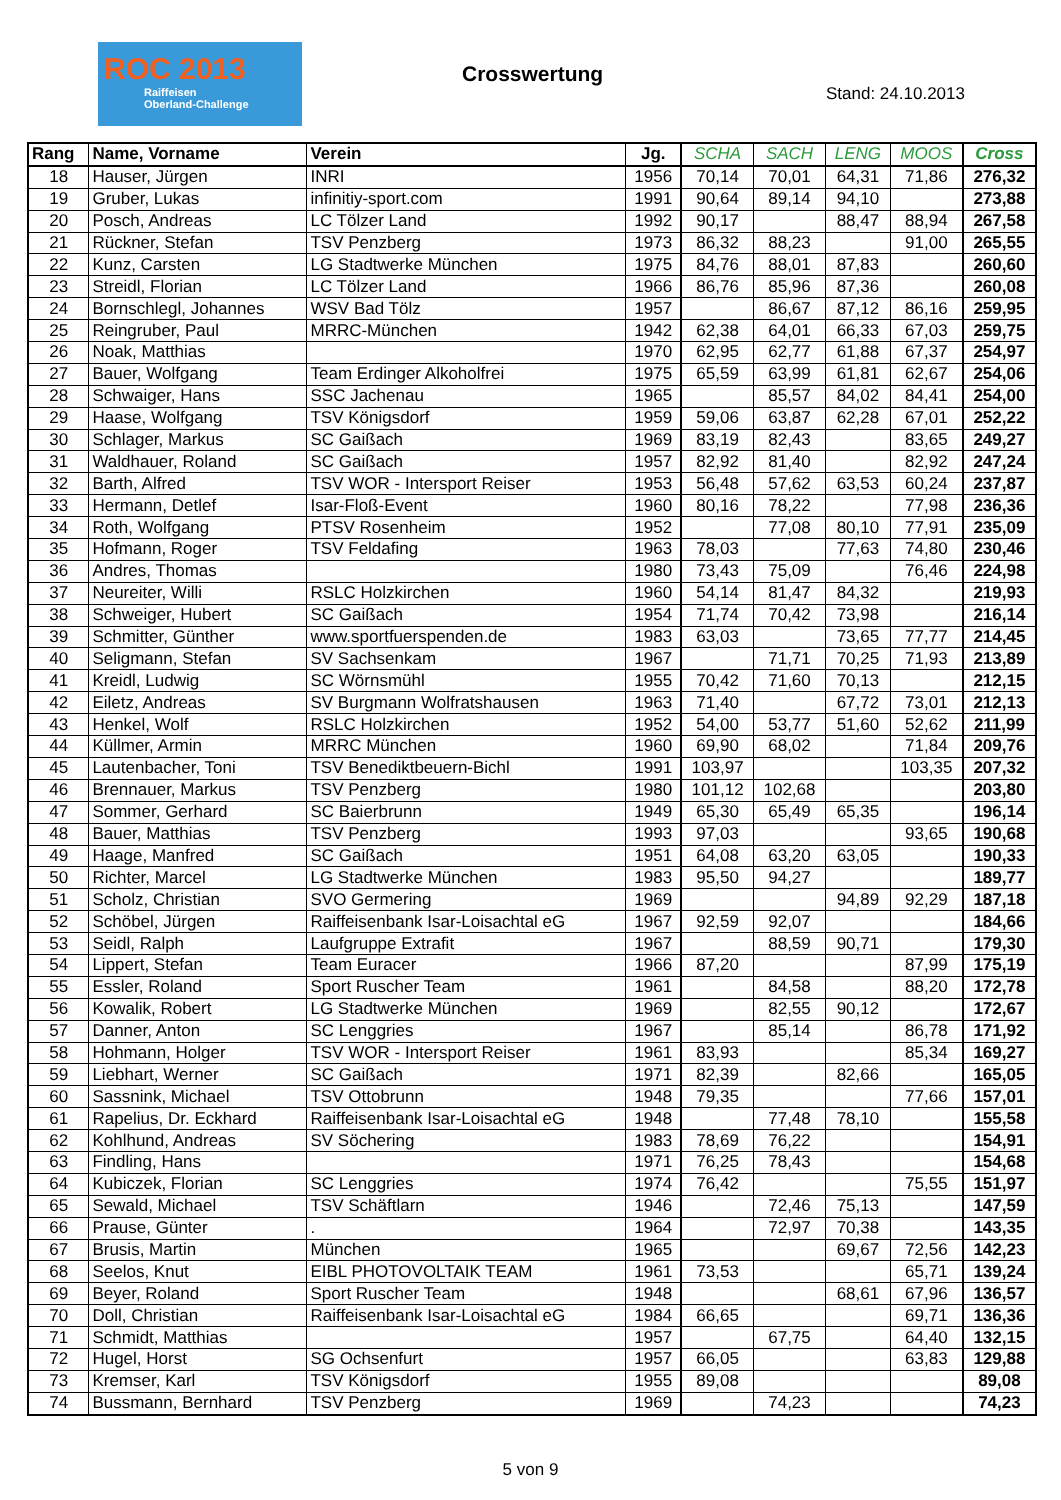ROC 2013
Raiffeisen
Oberland-Challenge
Crosswertung
Stand: 24.10.2013
| Rang | Name, Vorname | Verein | Jg. | SCHA | SACH | LENG | MOOS | Cross |
| --- | --- | --- | --- | --- | --- | --- | --- | --- |
| 18 | Hauser, Jürgen | INRI | 1956 | 70,14 | 70,01 | 64,31 | 71,86 | 276,32 |
| 19 | Gruber, Lukas | infinitiy-sport.com | 1991 | 90,64 | 89,14 | 94,10 | | 273,88 |
| 20 | Posch, Andreas | LC Tölzer Land | 1992 | 90,17 | | 88,47 | 88,94 | 267,58 |
| 21 | Rückner, Stefan | TSV Penzberg | 1973 | 86,32 | 88,23 | | 91,00 | 265,55 |
| 22 | Kunz, Carsten | LG Stadtwerke München | 1975 | 84,76 | 88,01 | 87,83 | | 260,60 |
| 23 | Streidl, Florian | LC Tölzer Land | 1966 | 86,76 | 85,96 | 87,36 | | 260,08 |
| 24 | Bornschlegl, Johannes | WSV Bad Tölz | 1957 | | 86,67 | 87,12 | 86,16 | 259,95 |
| 25 | Reingruber, Paul | MRRC-München | 1942 | 62,38 | 64,01 | 66,33 | 67,03 | 259,75 |
| 26 | Noak, Matthias | | 1970 | 62,95 | 62,77 | 61,88 | 67,37 | 254,97 |
| 27 | Bauer, Wolfgang | Team Erdinger Alkoholfrei | 1975 | 65,59 | 63,99 | 61,81 | 62,67 | 254,06 |
| 28 | Schwaiger, Hans | SSC Jachenau | 1965 | | 85,57 | 84,02 | 84,41 | 254,00 |
| 29 | Haase, Wolfgang | TSV Königsdorf | 1959 | 59,06 | 63,87 | 62,28 | 67,01 | 252,22 |
| 30 | Schlager, Markus | SC Gaißach | 1969 | 83,19 | 82,43 | | 83,65 | 249,27 |
| 31 | Waldhauer, Roland | SC Gaißach | 1957 | 82,92 | 81,40 | | 82,92 | 247,24 |
| 32 | Barth, Alfred | TSV WOR - Intersport Reiser | 1953 | 56,48 | 57,62 | 63,53 | 60,24 | 237,87 |
| 33 | Hermann, Detlef | Isar-Floß-Event | 1960 | 80,16 | 78,22 | | 77,98 | 236,36 |
| 34 | Roth, Wolfgang | PTSV Rosenheim | 1952 | | 77,08 | 80,10 | 77,91 | 235,09 |
| 35 | Hofmann, Roger | TSV Feldafing | 1963 | 78,03 | | 77,63 | 74,80 | 230,46 |
| 36 | Andres, Thomas | | 1980 | 73,43 | 75,09 | | 76,46 | 224,98 |
| 37 | Neureiter, Willi | RSLC Holzkirchen | 1960 | 54,14 | 81,47 | 84,32 | | 219,93 |
| 38 | Schweiger, Hubert | SC Gaißach | 1954 | 71,74 | 70,42 | 73,98 | | 216,14 |
| 39 | Schmitter, Günther | www.sportfuerspenden.de | 1983 | 63,03 | | 73,65 | 77,77 | 214,45 |
| 40 | Seligmann, Stefan | SV Sachsenkam | 1967 | | 71,71 | 70,25 | 71,93 | 213,89 |
| 41 | Kreidl, Ludwig | SC Wörnsmühl | 1955 | 70,42 | 71,60 | 70,13 | | 212,15 |
| 42 | Eiletz, Andreas | SV Burgmann Wolfratshausen | 1963 | 71,40 | | 67,72 | 73,01 | 212,13 |
| 43 | Henkel, Wolf | RSLC Holzkirchen | 1952 | 54,00 | 53,77 | 51,60 | 52,62 | 211,99 |
| 44 | Küllmer, Armin | MRRC München | 1960 | 69,90 | 68,02 | | 71,84 | 209,76 |
| 45 | Lautenbacher, Toni | TSV Benediktbeuern-Bichl | 1991 | 103,97 | | | 103,35 | 207,32 |
| 46 | Brennauer, Markus | TSV Penzberg | 1980 | 101,12 | 102,68 | | | 203,80 |
| 47 | Sommer, Gerhard | SC Baierbrunn | 1949 | 65,30 | 65,49 | 65,35 | | 196,14 |
| 48 | Bauer, Matthias | TSV Penzberg | 1993 | 97,03 | | | 93,65 | 190,68 |
| 49 | Haage, Manfred | SC Gaißach | 1951 | 64,08 | 63,20 | 63,05 | | 190,33 |
| 50 | Richter, Marcel | LG Stadtwerke München | 1983 | 95,50 | 94,27 | | | 189,77 |
| 51 | Scholz, Christian | SVO Germering | 1969 | | | 94,89 | 92,29 | 187,18 |
| 52 | Schöbel, Jürgen | Raiffeisenbank Isar-Loisachtal eG | 1967 | 92,59 | 92,07 | | | 184,66 |
| 53 | Seidl, Ralph | Laufgruppe Extrafit | 1967 | | 88,59 | 90,71 | | 179,30 |
| 54 | Lippert, Stefan | Team Euracer | 1966 | 87,20 | | | 87,99 | 175,19 |
| 55 | Essler, Roland | Sport Ruscher Team | 1961 | | 84,58 | | 88,20 | 172,78 |
| 56 | Kowalik, Robert | LG Stadtwerke München | 1969 | | 82,55 | 90,12 | | 172,67 |
| 57 | Danner, Anton | SC Lenggries | 1967 | | 85,14 | | 86,78 | 171,92 |
| 58 | Hohmann, Holger | TSV WOR - Intersport Reiser | 1961 | 83,93 | | | 85,34 | 169,27 |
| 59 | Liebhart, Werner | SC Gaißach | 1971 | 82,39 | | 82,66 | | 165,05 |
| 60 | Sassnink, Michael | TSV Ottobrunn | 1948 | 79,35 | | | 77,66 | 157,01 |
| 61 | Rapelius, Dr. Eckhard | Raiffeisenbank Isar-Loisachtal eG | 1948 | | 77,48 | 78,10 | | 155,58 |
| 62 | Kohlhund, Andreas | SV Söchering | 1983 | 78,69 | 76,22 | | | 154,91 |
| 63 | Findling, Hans | | 1971 | 76,25 | 78,43 | | | 154,68 |
| 64 | Kubiczek, Florian | SC Lenggries | 1974 | 76,42 | | | 75,55 | 151,97 |
| 65 | Sewald, Michael | TSV Schäftlarn | 1946 | | 72,46 | 75,13 | | 147,59 |
| 66 | Prause, Günter | . | 1964 | | 72,97 | 70,38 | | 143,35 |
| 67 | Brusis, Martin | München | 1965 | | | 69,67 | 72,56 | 142,23 |
| 68 | Seelos, Knut | EIBL PHOTOVOLTAIK TEAM | 1961 | 73,53 | | | 65,71 | 139,24 |
| 69 | Beyer, Roland | Sport Ruscher Team | 1948 | | | 68,61 | 67,96 | 136,57 |
| 70 | Doll, Christian | Raiffeisenbank Isar-Loisachtal eG | 1984 | 66,65 | | | 69,71 | 136,36 |
| 71 | Schmidt, Matthias | | 1957 | | 67,75 | | 64,40 | 132,15 |
| 72 | Hugel, Horst | SG Ochsenfurt | 1957 | 66,05 | | | 63,83 | 129,88 |
| 73 | Kremser, Karl | TSV Königsdorf | 1955 | 89,08 | | | | 89,08 |
| 74 | Bussmann, Bernhard | TSV Penzberg | 1969 | | 74,23 | | | 74,23 |
5 von 9